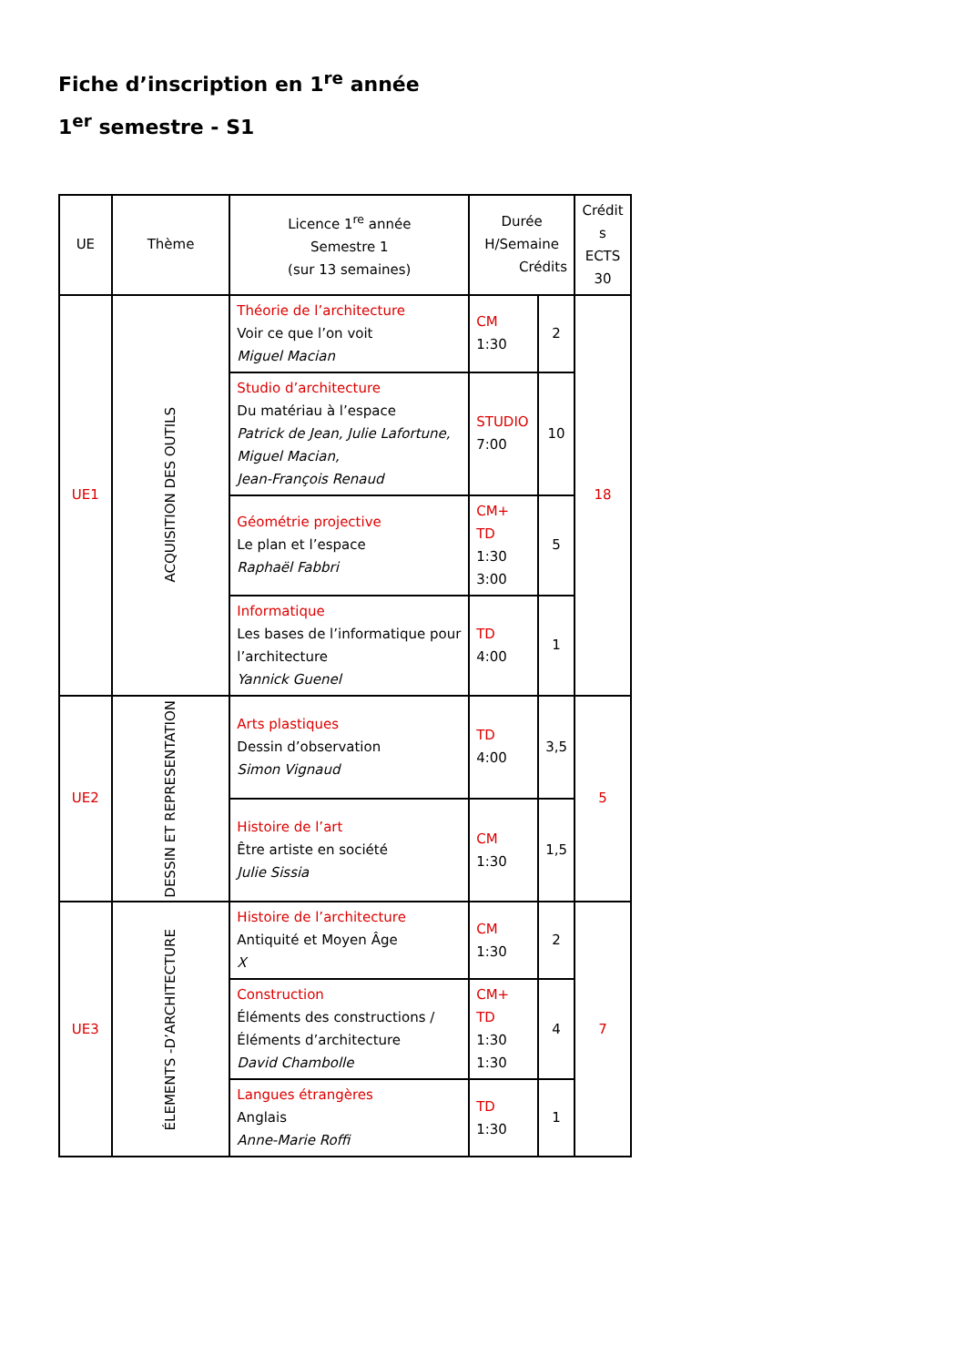Fiche d’inscription en 1<sup>re</sup> année
1<sup>er</sup> semestre - S1
| UE | Thème | Licence 1<sup>re</sup> année Semestre 1 (sur 13 semaines) | Durée H/Semaine Crédits | | Crédit s ECTS 30 |
| --- | --- | --- | --- | --- | --- |
| UE1 | ACQUISITION DES OUTILS | Théorie de l’architecture Voir ce que l’on voit Miguel Macian | CM 1:30 | 2 | 18 |
| | | Studio d’architecture Du matériau à l’espace Patrick de Jean, Julie Lafortune, Miguel Macian, Jean-François Renaud | STUDIO 7:00 | 10 | |
| | | Géométrie projective Le plan et l’espace Raphaël Fabbri | CM+ TD 1:30 3:00 | 5 | |
| | | Informatique Les bases de l’informatique pour l’architecture Yannick Guenel | TD 4:00 | 1 | |
| UE2 | DESSIN ET REPRESENTATION | Arts plastiques Dessin d’observation Simon Vignaud | TD 4:00 | 3,5 | 5 |
| | | Histoire de l’art Être artiste en société Julie Sissia | CM 1:30 | 1,5 | |
| UE3 | ÉLEMENTS -D’ARCHITECTURE | Histoire de l’architecture Antiquité et Moyen Âge X | CM 1:30 | 2 | 7 |
| | | Construction Éléments des constructions / Éléments d’architecture David Chambolle | CM+ TD 1:30 1:30 | 4 | |
| | | Langues étrangères Anglais Anne-Marie Roffi | TD 1:30 | 1 | |